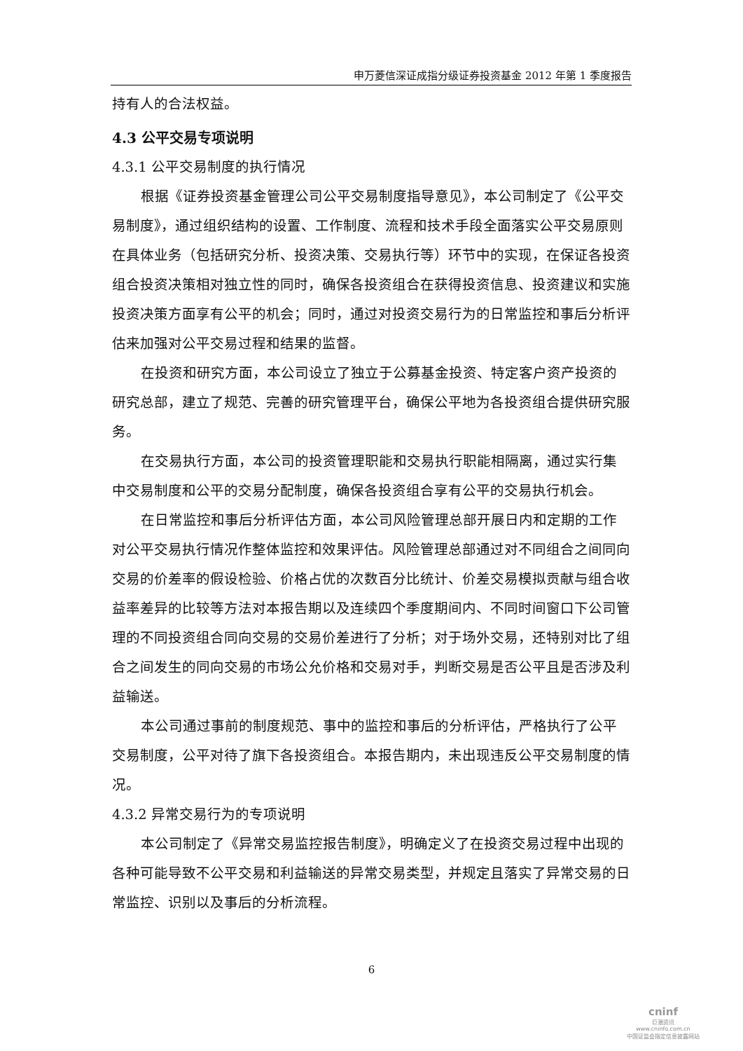申万菱信深证成指分级证券投资基金 2012 年第 1 季度报告
持有人的合法权益。
4.3 公平交易专项说明
4.3.1 公平交易制度的执行情况
根据《证券投资基金管理公司公平交易制度指导意见》，本公司制定了《公平交易制度》，通过组织结构的设置、工作制度、流程和技术手段全面落实公平交易原则在具体业务（包括研究分析、投资决策、交易执行等）环节中的实现，在保证各投资组合投资决策相对独立性的同时，确保各投资组合在获得投资信息、投资建议和实施投资决策方面享有公平的机会；同时，通过对投资交易行为的日常监控和事后分析评估来加强对公平交易过程和结果的监督。
在投资和研究方面，本公司设立了独立于公募基金投资、特定客户资产投资的研究总部，建立了规范、完善的研究管理平台，确保公平地为各投资组合提供研究服务。
在交易执行方面，本公司的投资管理职能和交易执行职能相隔离，通过实行集中交易制度和公平的交易分配制度，确保各投资组合享有公平的交易执行机会。
在日常监控和事后分析评估方面，本公司风险管理总部开展日内和定期的工作对公平交易执行情况作整体监控和效果评估。风险管理总部通过对不同组合之间同向交易的价差率的假设检验、价格占优的次数百分比统计、价差交易模拟贡献与组合收益率差异的比较等方法对本报告期以及连续四个季度期间内、不同时间窗口下公司管理的不同投资组合同向交易的交易价差进行了分析；对于场外交易，还特别对比了组合之间发生的同向交易的市场公允价格和交易对手，判断交易是否公平且是否涉及利益输送。
本公司通过事前的制度规范、事中的监控和事后的分析评估，严格执行了公平交易制度，公平对待了旗下各投资组合。本报告期内，未出现违反公平交易制度的情况。
4.3.2 异常交易行为的专项说明
本公司制定了《异常交易监控报告制度》，明确定义了在投资交易过程中出现的各种可能导致不公平交易和利益输送的异常交易类型，并规定且落实了异常交易的日常监控、识别以及事后的分析流程。
6
cninf
巨潮资讯
www.cninfo.com.cn
中国证监会指定信息披露网站